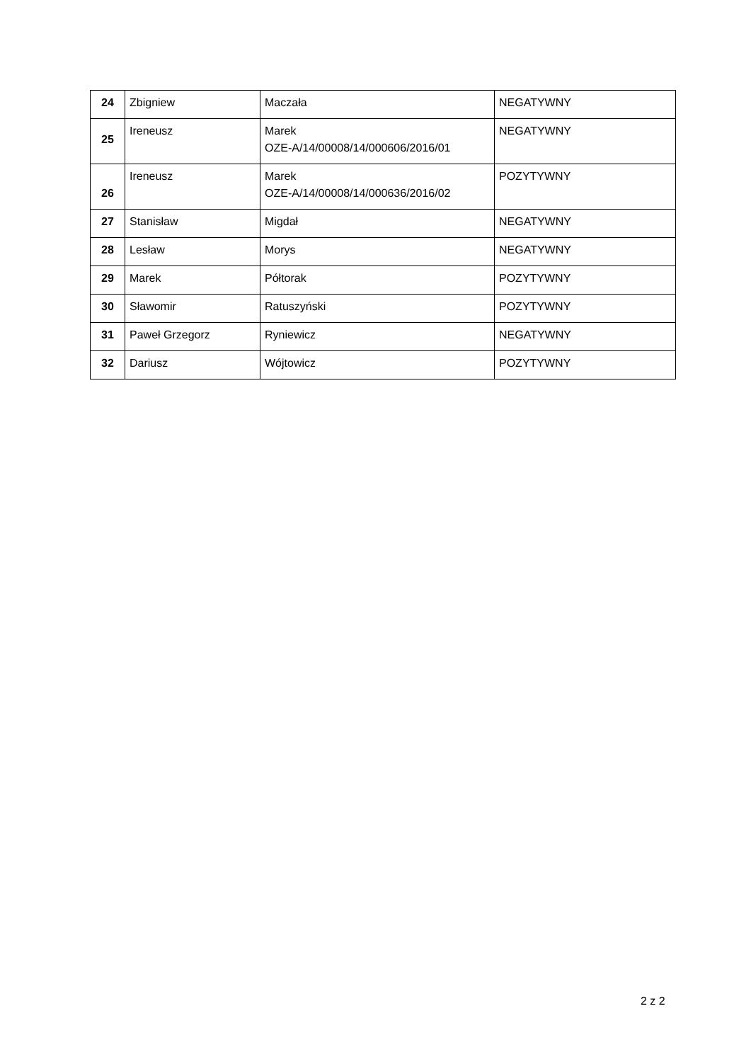| 24 | Zbigniew | Maczała | NEGATYWNY |
| 25 | Ireneusz | Marek OZE-A/14/00008/14/000606/2016/01 | NEGATYWNY |
| 26 | Ireneusz | Marek OZE-A/14/00008/14/000636/2016/02 | POZYTYWNY |
| 27 | Stanisław | Migdał | NEGATYWNY |
| 28 | Lesław | Morys | NEGATYWNY |
| 29 | Marek | Półtorak | POZYTYWNY |
| 30 | Sławomir | Ratuszyński | POZYTYWNY |
| 31 | Paweł Grzegorz | Ryniewicz | NEGATYWNY |
| 32 | Dariusz | Wójtowicz | POZYTYWNY |
2 z 2